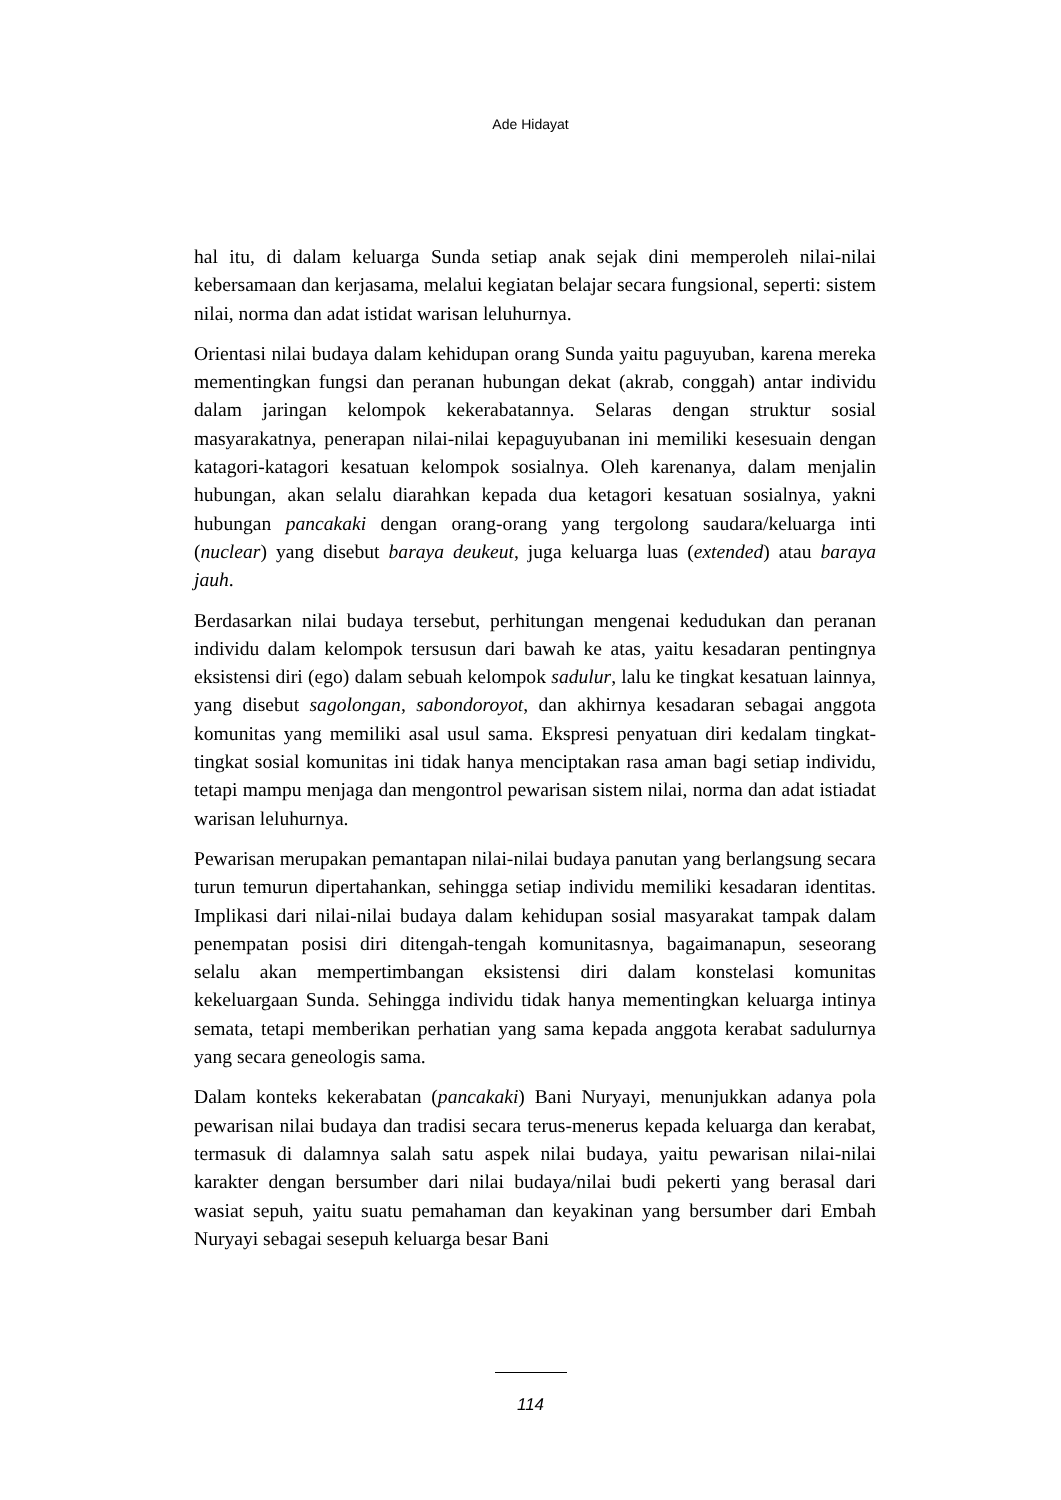Ade Hidayat
hal itu, di dalam keluarga Sunda setiap anak sejak dini memperoleh nilai-nilai kebersamaan dan kerjasama, melalui kegiatan belajar secara fungsional, seperti: sistem nilai, norma dan adat istidat warisan leluhurnya.
Orientasi nilai budaya dalam kehidupan orang Sunda yaitu paguyuban, karena mereka mementingkan fungsi dan peranan hubungan dekat (akrab, conggah) antar individu dalam jaringan kelompok kekerabatannya. Selaras dengan struktur sosial masyarakatnya, penerapan nilai-nilai kepaguyubanan ini memiliki kesesuain dengan katagori-katagori kesatuan kelompok sosialnya. Oleh karenanya, dalam menjalin hubungan, akan selalu diarahkan kepada dua ketagori kesatuan sosialnya, yakni hubungan pancakaki dengan orang-orang yang tergolong saudara/keluarga inti (nuclear) yang disebut baraya deukeut, juga keluarga luas (extended) atau baraya jauh.
Berdasarkan nilai budaya tersebut, perhitungan mengenai kedudukan dan peranan individu dalam kelompok tersusun dari bawah ke atas, yaitu kesadaran pentingnya eksistensi diri (ego) dalam sebuah kelompok sadulur, lalu ke tingkat kesatuan lainnya, yang disebut sagolongan, sabondoroyot, dan akhirnya kesadaran sebagai anggota komunitas yang memiliki asal usul sama. Ekspresi penyatuan diri kedalam tingkat-tingkat sosial komunitas ini tidak hanya menciptakan rasa aman bagi setiap individu, tetapi mampu menjaga dan mengontrol pewarisan sistem nilai, norma dan adat istiadat warisan leluhurnya.
Pewarisan merupakan pemantapan nilai-nilai budaya panutan yang berlangsung secara turun temurun dipertahankan, sehingga setiap individu memiliki kesadaran identitas. Implikasi dari nilai-nilai budaya dalam kehidupan sosial masyarakat tampak dalam penempatan posisi diri ditengah-tengah komunitasnya, bagaimanapun, seseorang selalu akan mempertimbangan eksistensi diri dalam konstelasi komunitas kekeluargaan Sunda. Sehingga individu tidak hanya mementingkan keluarga intinya semata, tetapi memberikan perhatian yang sama kepada anggota kerabat sadulurnya yang secara geneologis sama.
Dalam konteks kekerabatan (pancakaki) Bani Nuryayi, menunjukkan adanya pola pewarisan nilai budaya dan tradisi secara terus-menerus kepada keluarga dan kerabat, termasuk di dalamnya salah satu aspek nilai budaya, yaitu pewarisan nilai-nilai karakter dengan bersumber dari nilai budaya/nilai budi pekerti yang berasal dari wasiat sepuh, yaitu suatu pemahaman dan keyakinan yang bersumber dari Embah Nuryayi sebagai sesepuh keluarga besar Bani
114